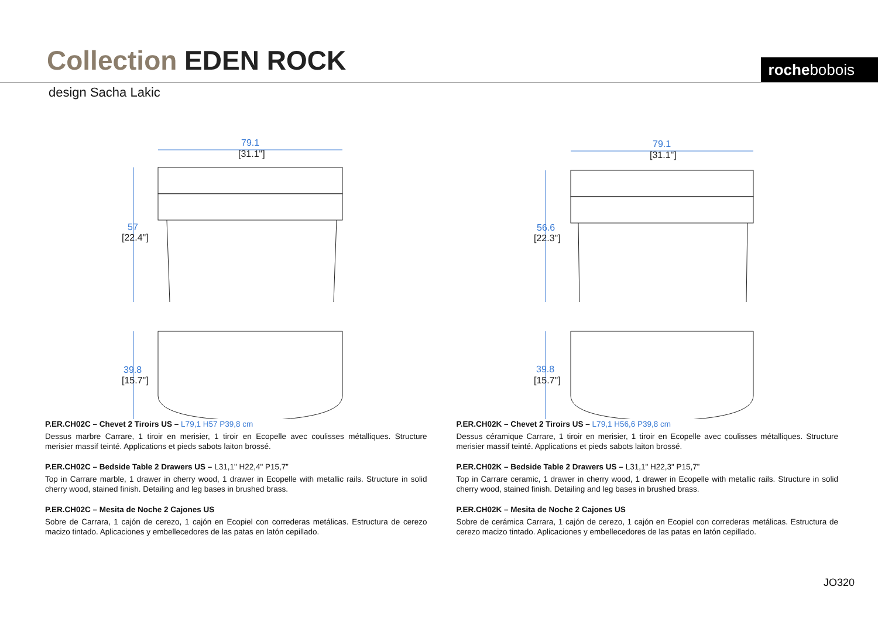Collection EDEN ROCK rochebobois
design Sacha Lakic
79.1
57
39.8
[31.1"]
[22.4"]
[15.7"]
79.1
56.6
39.8
[31.1"]
[22.3"]
[15.7"]
P.ER.CH02C – Chevet 2 Tiroirs US – L79,1 H57 P39,8 cm
Dessus marbre Carrare, 1 tiroir en merisier, 1 tiroir en Ecopelle avec coulisses métalliques. Structure merisier massif teinté. Applications et pieds sabots laiton brossé.
P.ER.CH02C – Bedside Table 2 Drawers US – L31,1" H22,4" P15,7”
Top in Carrare marble, 1 drawer in cherry wood, 1 drawer in Ecopelle with metallic rails. Structure in solid cherry wood, stained finish. Detailing and leg bases in brushed brass.
P.ER.CH02C – Mesita de Noche 2 Cajones US
Sobre de Carrara, 1 cajón de cerezo, 1 cajón en Ecopiel con correderas metálicas. Estructura de cerezo macizo tintado. Aplicaciones y embellecedores de las patas en latón cepillado.
P.ER.CH02K – Chevet 2 Tiroirs US – L79,1 H56,6 P39,8 cm
Dessus céramique Carrare, 1 tiroir en merisier, 1 tiroir en Ecopelle avec coulisses métalliques. Structure merisier massif teinté. Applications et pieds sabots laiton brossé.
P.ER.CH02K – Bedside Table 2 Drawers US – L31,1" H22,3" P15,7”
Top in Carrare ceramic, 1 drawer in cherry wood, 1 drawer in Ecopelle with metallic rails. Structure in solid cherry wood, stained finish. Detailing and leg bases in brushed brass.
P.ER.CH02K – Mesita de Noche 2 Cajones US
Sobre de cerámica Carrara, 1 cajón de cerezo, 1 cajón en Ecopiel con correderas metálicas. Estructura de cerezo macizo tintado. Aplicaciones y embellecedores de las patas en latón cepillado.
JO320